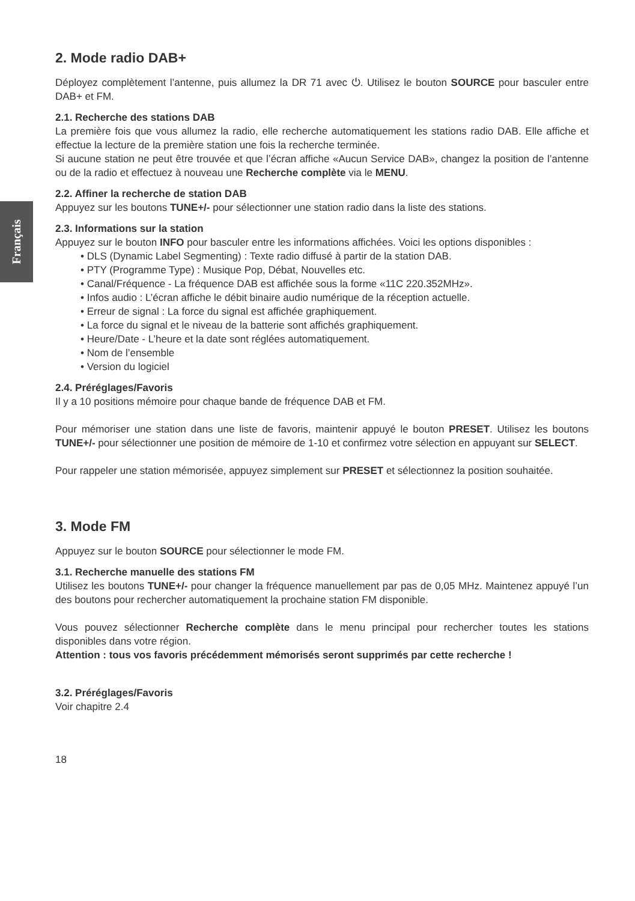Français
2. Mode radio DAB+
Déployez complètement l’antenne, puis allumez la DR 71 avec ⏻. Utilisez le bouton SOURCE pour basculer entre DAB+ et FM.
2.1. Recherche des stations DAB
La première fois que vous allumez la radio, elle recherche automatiquement les stations radio DAB. Elle affiche et effectue la lecture de la première station une fois la recherche terminée.
Si aucune station ne peut être trouvée et que l’écran affiche «Aucun Service DAB», changez la position de l’antenne ou de la radio et effectuez à nouveau une Recherche complète via le MENU.
2.2. Affiner la recherche de station DAB
Appuyez sur les boutons TUNE+/- pour sélectionner une station radio dans la liste des stations.
2.3. Informations sur la station
Appuyez sur le bouton INFO pour basculer entre les informations affichées. Voici les options disponibles :
• DLS (Dynamic Label Segmenting) : Texte radio diffusé à partir de la station DAB.
• PTY (Programme Type) : Musique Pop, Débat, Nouvelles etc.
• Canal/Fréquence - La fréquence DAB est affichée sous la forme «11C 220.352MHz».
• Infos audio : L’écran affiche le débit binaire audio numérique de la réception actuelle.
• Erreur de signal : La force du signal est affichée graphiquement.
• La force du signal et le niveau de la batterie sont affichés graphiquement.
• Heure/Date - L’heure et la date sont réglées automatiquement.
• Nom de l’ensemble
• Version du logiciel
2.4. Préréglages/Favoris
Il y a 10 positions mémoire pour chaque bande de fréquence DAB et FM.
Pour mémoriser une station dans une liste de favoris, maintenir appuyé le bouton PRESET. Utilisez les boutons TUNE+/- pour sélectionner une position de mémoire de 1-10 et confirmez votre sélection en appuyant sur SELECT.
Pour rappeler une station mémorisée, appuyez simplement sur PRESET et sélectionnez la position souhaitée.
3. Mode FM
Appuyez sur le bouton SOURCE pour sélectionner le mode FM.
3.1. Recherche manuelle des stations FM
Utilisez les boutons TUNE+/- pour changer la fréquence manuellement par pas de 0,05 MHz. Maintenez appuyé l’un des boutons pour rechercher automatiquement la prochaine station FM disponible.
Vous pouvez sélectionner Recherche complète dans le menu principal pour rechercher toutes les stations disponibles dans votre région.
Attention : tous vos favoris précédemment mémorisés seront supprimés par cette recherche !
3.2. Préréglages/Favoris
Voir chapitre 2.4
18